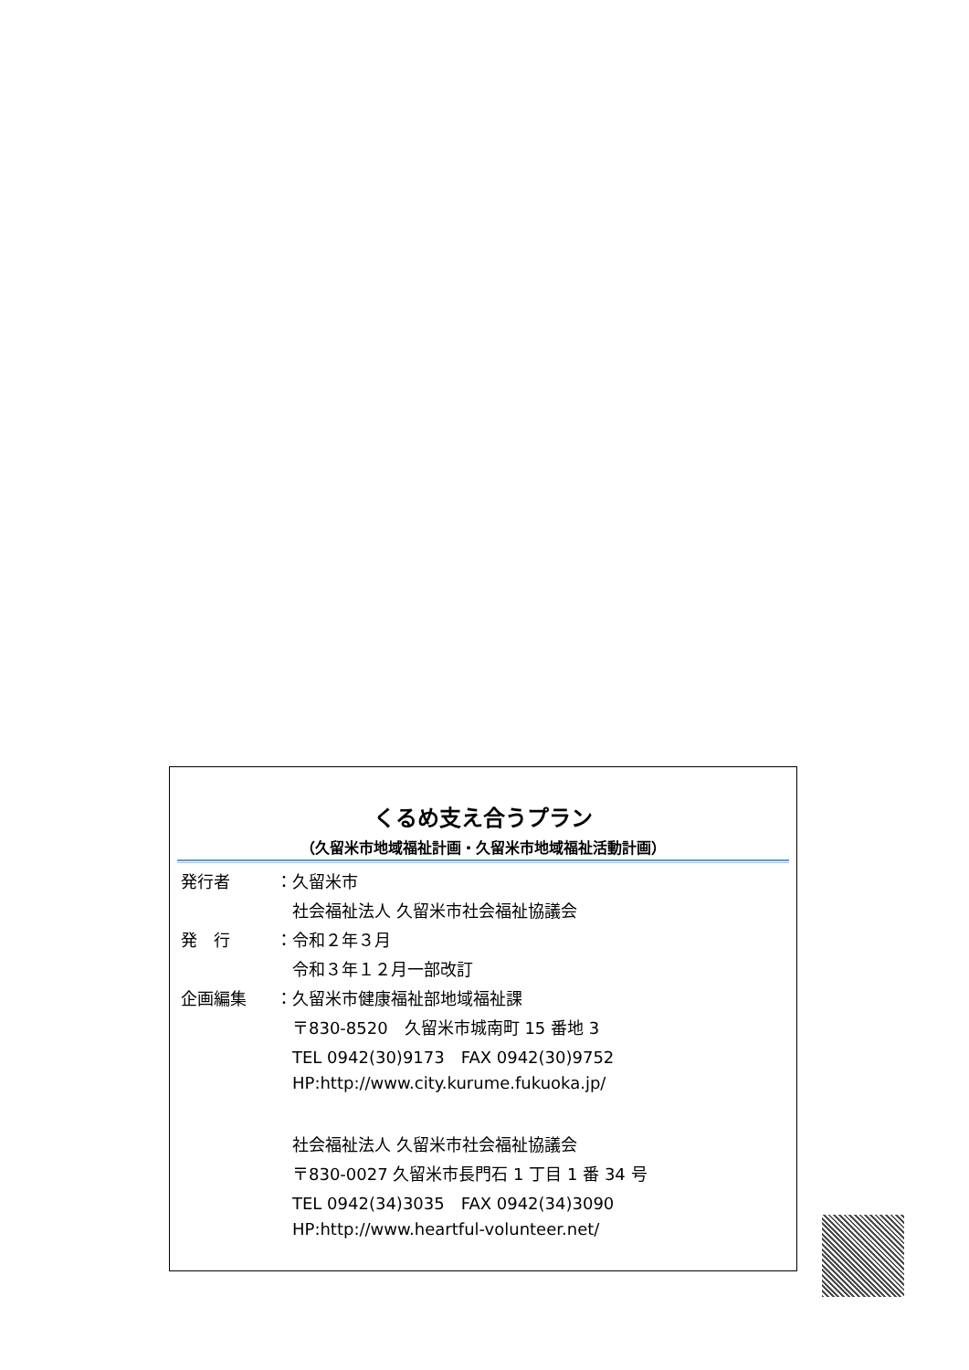くるめ支え合うプラン
（久留米市地域福祉計画・久留米市地域福祉活動計画）
| 発行者 | ： | 久留米市 |
| | | 社会福祉法人 久留米市社会福祉協議会 |
| 発 行 | ： | 令和２年３月 |
| | | 令和３年１２月一部改訂 |
| 企画編集 | ： | 久留米市健康福祉部地域福祉課 |
| | | 〒830-8520 久留米市城南町 15 番地 3 |
| | | TEL 0942(30)9173 FAX 0942(30)9752 |
| | | HP:http://www.city.kurume.fukuoka.jp/ |
| | | 社会福祉法人 久留米市社会福祉協議会 |
| | | 〒830-0027 久留米市長門石 1 丁目 1 番 34 号 |
| | | TEL 0942(34)3035 FAX 0942(34)3090 |
| | | HP:http://www.heartful-volunteer.net/ |